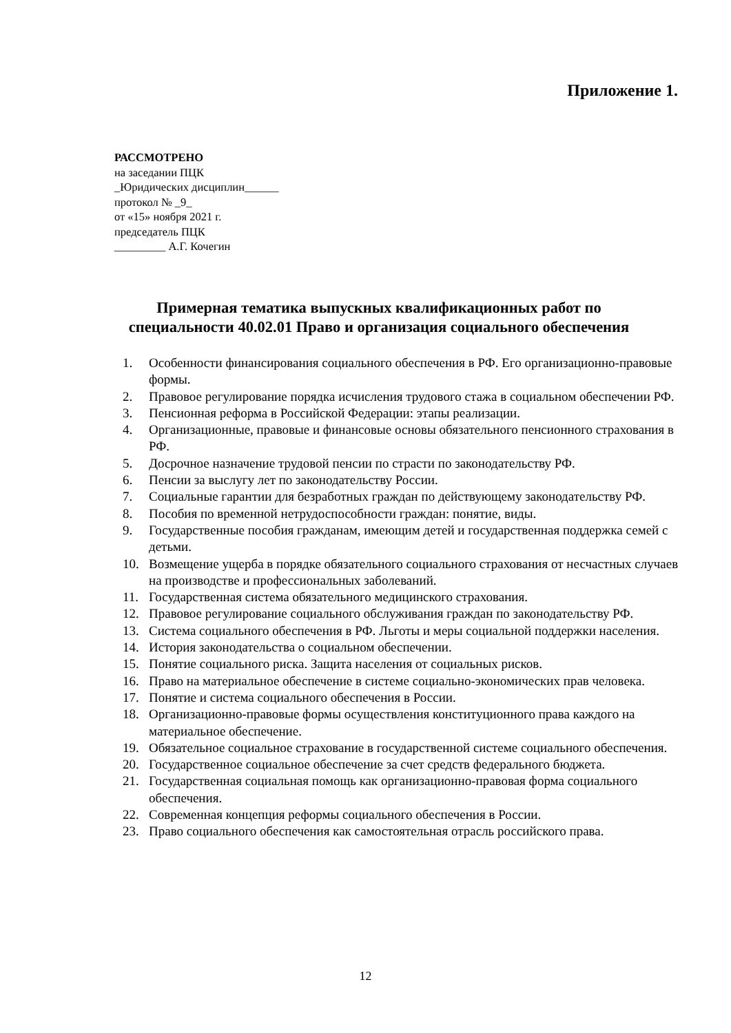Приложение 1.
РАССМОТРЕНО
на заседании ПЦК
_Юридических дисциплин______
протокол № _9_
от «15» ноября 2021 г.
председатель ПЦК
_________ А.Г. Кочегин
Примерная тематика выпускных квалификационных работ по специальности 40.02.01 Право и организация социального обеспечения
1. Особенности финансирования социального обеспечения в РФ. Его организационно-правовые формы.
2. Правовое регулирование порядка исчисления трудового стажа в социальном обеспечении РФ.
3. Пенсионная реформа в Российской Федерации: этапы реализации.
4. Организационные, правовые и финансовые основы обязательного пенсионного страхования в РФ.
5. Досрочное назначение трудовой пенсии по страсти по законодательству РФ.
6. Пенсии за выслугу лет по законодательству России.
7. Социальные гарантии для безработных граждан по действующему законодательству РФ.
8. Пособия по временной нетрудоспособности граждан: понятие, виды.
9. Государственные пособия гражданам, имеющим детей и государственная поддержка семей с детьми.
10. Возмещение ущерба в порядке обязательного социального страхования от несчастных случаев на производстве и профессиональных заболеваний.
11. Государственная система обязательного медицинского страхования.
12. Правовое регулирование социального обслуживания граждан по законодательству РФ.
13. Система социального обеспечения в РФ. Льготы и меры социальной поддержки населения.
14. История законодательства о социальном обеспечении.
15. Понятие социального риска. Защита населения от социальных рисков.
16. Право на материальное обеспечение в системе социально-экономических прав человека.
17. Понятие и система социального обеспечения в России.
18. Организационно-правовые формы осуществления конституционного права каждого на материальное обеспечение.
19. Обязательное социальное страхование в государственной системе социального обеспечения.
20. Государственное социальное обеспечение за счет средств федерального бюджета.
21. Государственная социальная помощь как организационно-правовая форма социального обеспечения.
22. Современная концепция реформы социального обеспечения в России.
23. Право социального обеспечения как самостоятельная отрасль российского права.
12